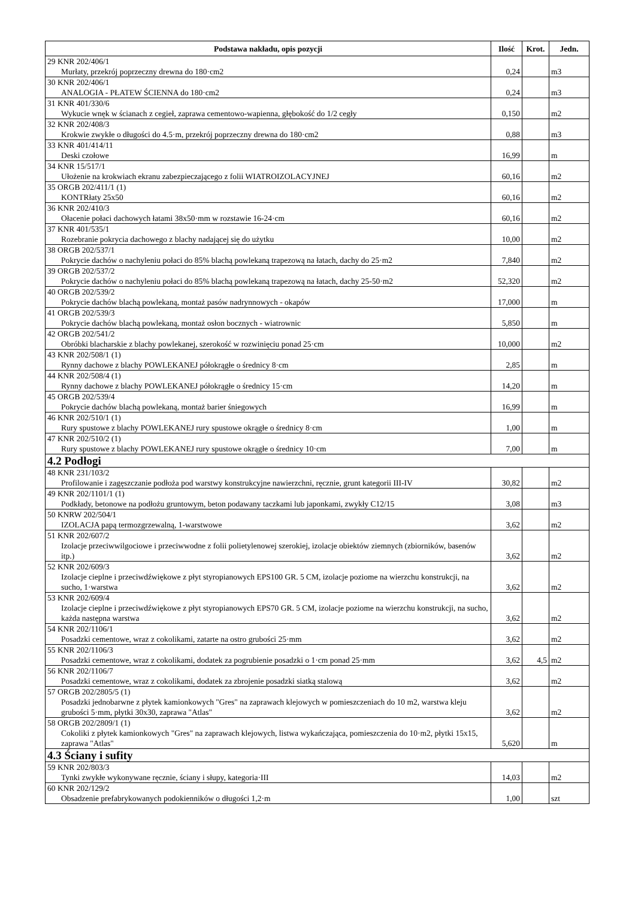| Podstawa nakładu, opis pozycji | Ilość | Krot. | Jedn. |
| --- | --- | --- | --- |
| 29 KNR 202/406/1 Murłaty, przekrój poprzeczny drewna do 180·cm2 | 0,24 | | m3 |
| 30 KNR 202/406/1 ANALOGIA - PŁATEW ŚCIENNA do 180·cm2 | 0,24 | | m3 |
| 31 KNR 401/330/6 Wykucie wnęk w ścianach z cegieł, zaprawa cementowo-wapienna, głębokość do 1/2 cegły | 0,150 | | m2 |
| 32 KNR 202/408/3 Krokwie zwykłe o długości do 4.5·m, przekrój poprzeczny drewna do 180·cm2 | 0,88 | | m3 |
| 33 KNR 401/414/11 Deski czołowe | 16,99 | | m |
| 34 KNR 15/517/1 Ułożenie na krokwiach ekranu zabezpieczającego z folii WIATROIZOLACYJNEJ | 60,16 | | m2 |
| 35 ORGB 202/411/1 (1) KONTRłaty 25x50 | 60,16 | | m2 |
| 36 KNR 202/410/3 Ołacenie połaci dachowych łatami 38x50·mm w rozstawie 16-24·cm | 60,16 | | m2 |
| 37 KNR 401/535/1 Rozebranie pokrycia dachowego z blachy nadającej się do użytku | 10,00 | | m2 |
| 38 ORGB 202/537/1 Pokrycie dachów o nachyleniu połaci do 85% blachą powlekaną trapezową na łatach, dachy do 25·m2 | 7,840 | | m2 |
| 39 ORGB 202/537/2 Pokrycie dachów o nachyleniu połaci do 85% blachą powlekaną trapezową na łatach, dachy 25-50·m2 | 52,320 | | m2 |
| 40 ORGB 202/539/2 Pokrycie dachów blachą powlekaną, montaż pasów nadrynnowych - okapów | 17,000 | | m |
| 41 ORGB 202/539/3 Pokrycie dachów blachą powlekaną, montaż osłon bocznych - wiatrownic | 5,850 | | m |
| 42 ORGB 202/541/2 Obróbki blacharskie z blachy powlekanej, szerokość w rozwinięciu ponad 25·cm | 10,000 | | m2 |
| 43 KNR 202/508/1 (1) Rynny dachowe z blachy POWLEKANEJ półokrągłe o średnicy 8·cm | 2,85 | | m |
| 44 KNR 202/508/4 (1) Rynny dachowe z blachy POWLEKANEJ półokrągłe o średnicy 15·cm | 14,20 | | m |
| 45 ORGB 202/539/4 Pokrycie dachów blachą powlekaną, montaż barier śniegowych | 16,99 | | m |
| 46 KNR 202/510/1 (1) Rury spustowe z blachy POWLEKANEJ rury spustowe okrągłe o średnicy 8·cm | 1,00 | | m |
| 47 KNR 202/510/2 (1) Rury spustowe z blachy POWLEKANEJ rury spustowe okrągłe o średnicy 10·cm | 7,00 | | m |
| 4.2 Podłogi | | | |
| 48 KNR 231/103/2 Profilowanie i zagęszczanie podłoża pod warstwy konstrukcyjne nawierzchni, ręcznie, grunt kategorii III-IV | 30,82 | | m2 |
| 49 KNR 202/1101/1 (1) Podkłady, betonowe na podłożu gruntowym, beton podawany taczkami lub japonkami, zwykły C12/15 | 3,08 | | m3 |
| 50 KNRW 202/504/1 IZOLACJA papą termozgrzewalną, 1-warstwowe | 3,62 | | m2 |
| 51 KNR 202/607/2 Izolacje przeciwwilgociowe i przeciwwodne z folii polietylenowej szerokiej, izolacje obiektów ziemnych (zbiorników, basenów itp.) | 3,62 | | m2 |
| 52 KNR 202/609/3 Izolacje cieplne i przeciwdźwiękowe z płyt styropianowych EPS100 GR. 5 CM, izolacje poziome na wierzchu konstrukcji, na sucho, 1·warstwa | 3,62 | | m2 |
| 53 KNR 202/609/4 Izolacje cieplne i przeciwdźwiękowe z płyt styropianowych EPS70 GR. 5 CM, izolacje poziome na wierzchu konstrukcji, na sucho, każda następna warstwa | 3,62 | | m2 |
| 54 KNR 202/1106/1 Posadzki cementowe, wraz z cokolikami, zatarte na ostro grubości 25·mm | 3,62 | | m2 |
| 55 KNR 202/1106/3 Posadzki cementowe, wraz z cokolikami, dodatek za pogrubienie posadzki o 1·cm ponad 25·mm | 3,62 | 4,5 | m2 |
| 56 KNR 202/1106/7 Posadzki cementowe, wraz z cokolikami, dodatek za zbrojenie posadzki siatką stalową | 3,62 | | m2 |
| 57 ORGB 202/2805/5 (1) Posadzki jednobarwne z płytek kamionkowych "Gres" na zaprawach klejowych w pomieszczeniach do 10 m2, warstwa kleju grubości 5·mm, płytki 30x30, zaprawa "Atlas" | 3,62 | | m2 |
| 58 ORGB 202/2809/1 (1) Cokoliki z płytek kamionkowych "Gres" na zaprawach klejowych, listwa wykańczająca, pomieszczenia do 10·m2, płytki 15x15, zaprawa "Atlas" | 5,620 | | m |
| 4.3 Ściany i sufity | | | |
| 59 KNR 202/803/3 Tynki zwykłe wykonywane ręcznie, ściany i słupy, kategoria·III | 14,03 | | m2 |
| 60 KNR 202/129/2 Obsadzenie prefabrykowanych podokienników o długości 1,2·m | 1,00 | | szt |